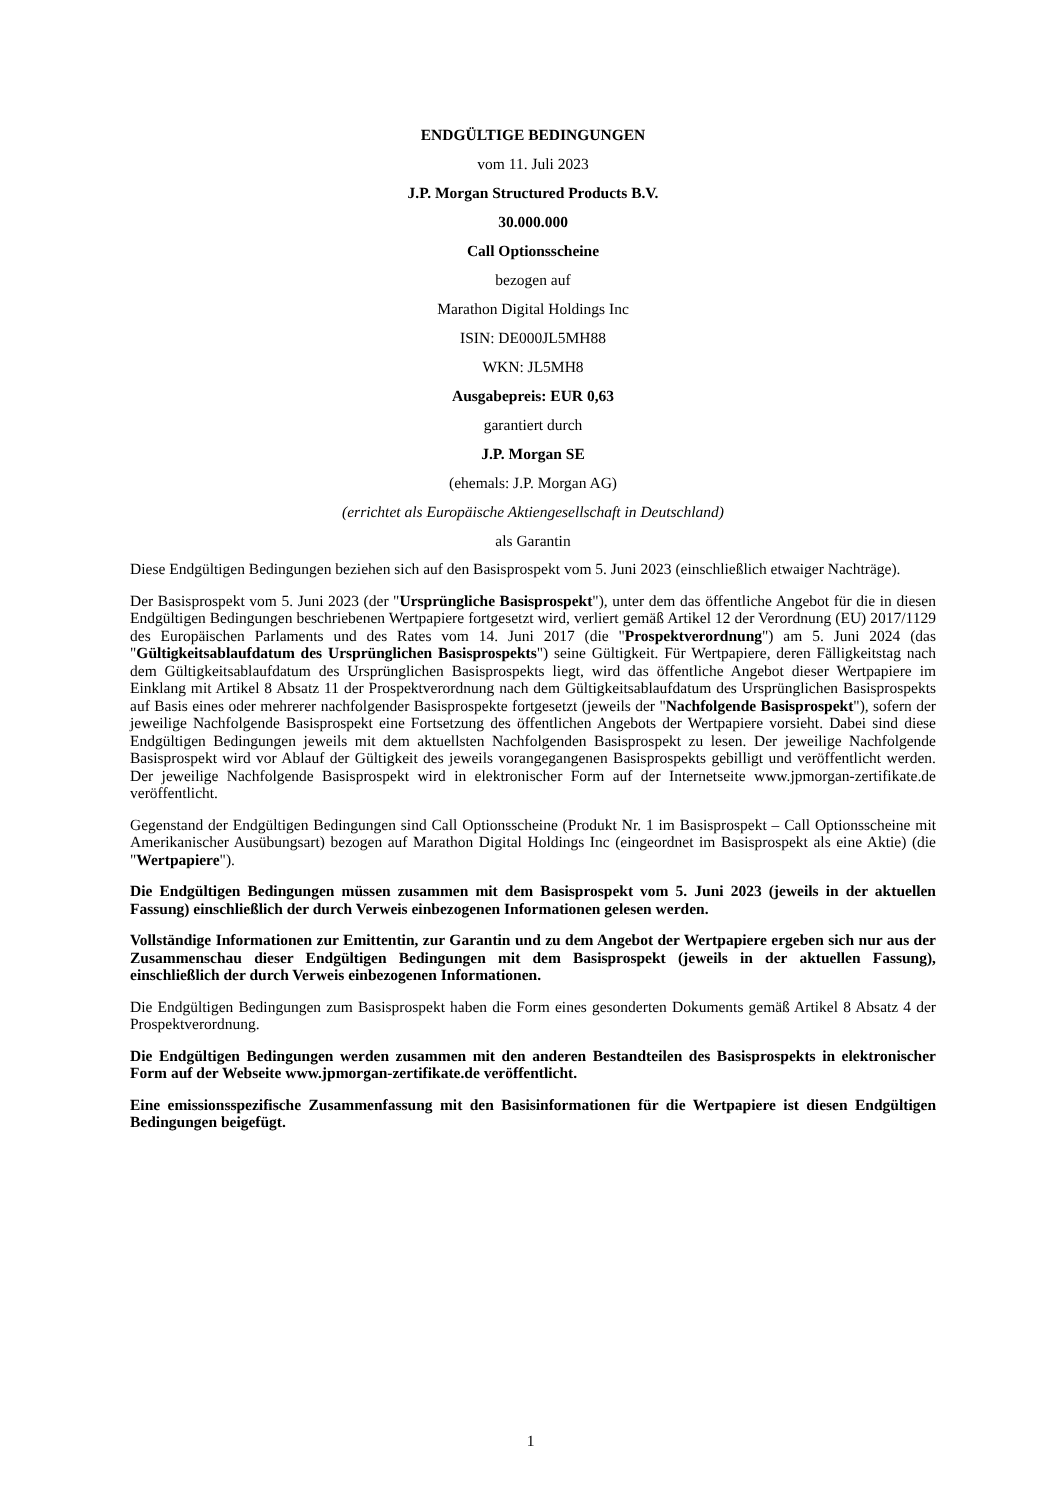ENDGÜLTIGE BEDINGUNGEN
vom 11. Juli 2023
J.P. Morgan Structured Products B.V.
30.000.000
Call Optionsscheine
bezogen auf
Marathon Digital Holdings Inc
ISIN: DE000JL5MH88
WKN: JL5MH8
Ausgabepreis: EUR 0,63
garantiert durch
J.P. Morgan SE
(ehemals: J.P. Morgan AG)
(errichtet als Europäische Aktiengesellschaft in Deutschland)
als Garantin
Diese Endgültigen Bedingungen beziehen sich auf den Basisprospekt vom 5. Juni 2023 (einschließlich etwaiger Nachträge).
Der Basisprospekt vom 5. Juni 2023 (der "Ursprüngliche Basisprospekt"), unter dem das öffentliche Angebot für die in diesen Endgültigen Bedingungen beschriebenen Wertpapiere fortgesetzt wird, verliert gemäß Artikel 12 der Verordnung (EU) 2017/1129 des Europäischen Parlaments und des Rates vom 14. Juni 2017 (die "Prospektverordnung") am 5. Juni 2024 (das "Gültigkeitsablaufdatum des Ursprünglichen Basisprospekts") seine Gültigkeit. Für Wertpapiere, deren Fälligkeitstag nach dem Gültigkeitsablaufdatum des Ursprünglichen Basisprospekts liegt, wird das öffentliche Angebot dieser Wertpapiere im Einklang mit Artikel 8 Absatz 11 der Prospektverordnung nach dem Gültigkeitsablaufdatum des Ursprünglichen Basisprospekts auf Basis eines oder mehrerer nachfolgender Basisprospekte fortgesetzt (jeweils der "Nachfolgende Basisprospekt"), sofern der jeweilige Nachfolgende Basisprospekt eine Fortsetzung des öffentlichen Angebots der Wertpapiere vorsieht. Dabei sind diese Endgültigen Bedingungen jeweils mit dem aktuellsten Nachfolgenden Basisprospekt zu lesen. Der jeweilige Nachfolgende Basisprospekt wird vor Ablauf der Gültigkeit des jeweils vorangegangenen Basisprospekts gebilligt und veröffentlicht werden. Der jeweilige Nachfolgende Basisprospekt wird in elektronischer Form auf der Internetseite www.jpmorgan-zertifikate.de veröffentlicht.
Gegenstand der Endgültigen Bedingungen sind Call Optionsscheine (Produkt Nr. 1 im Basisprospekt – Call Optionsscheine mit Amerikanischer Ausübungsart) bezogen auf Marathon Digital Holdings Inc (eingeordnet im Basisprospekt als eine Aktie) (die "Wertpapiere").
Die Endgültigen Bedingungen müssen zusammen mit dem Basisprospekt vom 5. Juni 2023 (jeweils in der aktuellen Fassung) einschließlich der durch Verweis einbezogenen Informationen gelesen werden.
Vollständige Informationen zur Emittentin, zur Garantin und zu dem Angebot der Wertpapiere ergeben sich nur aus der Zusammenschau dieser Endgültigen Bedingungen mit dem Basisprospekt (jeweils in der aktuellen Fassung), einschließlich der durch Verweis einbezogenen Informationen.
Die Endgültigen Bedingungen zum Basisprospekt haben die Form eines gesonderten Dokuments gemäß Artikel 8 Absatz 4 der Prospektverordnung.
Die Endgültigen Bedingungen werden zusammen mit den anderen Bestandteilen des Basisprospekts in elektronischer Form auf der Webseite www.jpmorgan-zertifikate.de veröffentlicht.
Eine emissionsspezifische Zusammenfassung mit den Basisinformationen für die Wertpapiere ist diesen Endgültigen Bedingungen beigefügt.
1